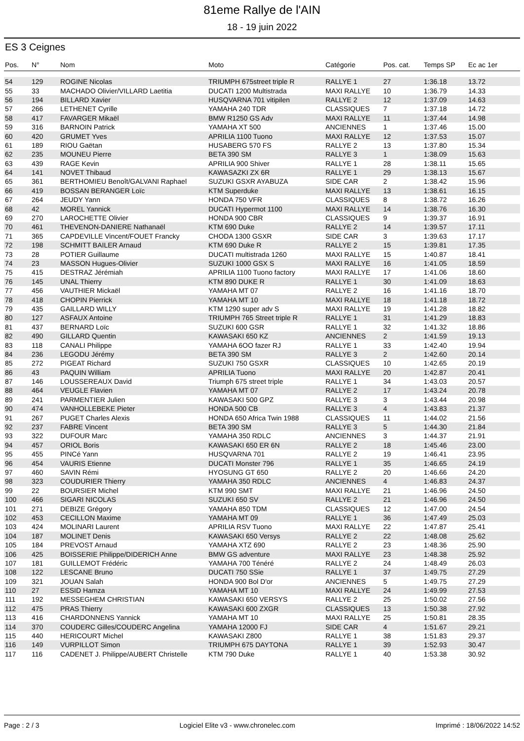81eme Rallye de l'AIN
18 - 19 juin 2022
ES 3 Ceignes
| Pos. | N° | Nom | Moto | Catégorie | Pos. cat. | Temps SP | Ec ac 1er |
| --- | --- | --- | --- | --- | --- | --- | --- |
| 54 | 129 | ROGINE Nicolas | TRIUMPH 675street triple R | RALLYE 1 | 27 | 1:36.18 | 13.72 |
| 55 | 33 | MACHADO Olivier/VILLARD Laetitia | DUCATI 1200 Multistrada | MAXI RALLYE | 10 | 1:36.79 | 14.33 |
| 56 | 194 | BILLARD Xavier | HUSQVARNA 701 vitipilen | RALLYE 2 | 12 | 1:37.09 | 14.63 |
| 57 | 266 | LETHENET Cyrille | YAMAHA 240 TDR | CLASSIQUES | 7 | 1:37.18 | 14.72 |
| 58 | 417 | FAVARGER Mikaël | BMW R1250 GS Adv | MAXI RALLYE | 11 | 1:37.44 | 14.98 |
| 59 | 316 | BARNOIN Patrick | YAMAHA XT 500 | ANCIENNES | 1 | 1:37.46 | 15.00 |
| 60 | 420 | GRUMET Yves | APRILIA 1100 Tuono | MAXI RALLYE | 12 | 1:37.53 | 15.07 |
| 61 | 189 | RIOU Gaëtan | HUSABERG 570 FS | RALLYE 2 | 13 | 1:37.80 | 15.34 |
| 62 | 235 | MOUNEU Pierre | BETA 390 SM | RALLYE 3 | 1 | 1:38.09 | 15.63 |
| 63 | 439 | RAGE Kevin | APRILIA 900 Shiver | RALLYE 1 | 28 | 1:38.11 | 15.65 |
| 64 | 141 | NOVET Thibaud | KAWASAZKI ZX 6R | RALLYE 1 | 29 | 1:38.13 | 15.67 |
| 65 | 361 | BERTHOMIEU Benoît/GALVANI Raphael | SUZUKI GSXR AYABUZA | SIDE CAR | 2 | 1:38.42 | 15.96 |
| 66 | 419 | BOSSAN BERANGER Loïc | KTM Superduke | MAXI RALLYE | 13 | 1:38.61 | 16.15 |
| 67 | 264 | JEUDY Yann | HONDA 750 VFR | CLASSIQUES | 8 | 1:38.72 | 16.26 |
| 68 | 42 | MOREL Yannick | DUCATI Hypermot 1100 | MAXI RALLYE | 14 | 1:38.76 | 16.30 |
| 69 | 270 | LAROCHETTE Olivier | HONDA 900 CBR | CLASSIQUES | 9 | 1:39.37 | 16.91 |
| 70 | 461 | THEVENON-DANIERE Nathanaël | KTM 690 Duke | RALLYE 2 | 14 | 1:39.57 | 17.11 |
| 71 | 365 | CAPDEVILLE Vincent/FOUET Francky | CHODA 1300 GSXR | SIDE CAR | 3 | 1:39.63 | 17.17 |
| 72 | 198 | SCHMITT BAILER Arnaud | KTM 690 Duke R | RALLYE 2 | 15 | 1:39.81 | 17.35 |
| 73 | 28 | POTIER Guillaume | DUCATI multistrada 1260 | MAXI RALLYE | 15 | 1:40.87 | 18.41 |
| 74 | 23 | MASSON Hugues-Olivier | SUZUKI 1000 GSX S | MAXI RALLYE | 16 | 1:41.05 | 18.59 |
| 75 | 415 | DESTRAZ Jérémiah | APRILIA 1100 Tuono factory | MAXI RALLYE | 17 | 1:41.06 | 18.60 |
| 76 | 145 | UNAL Thierry | KTM 890 DUKE R | RALLYE 1 | 30 | 1:41.09 | 18.63 |
| 77 | 456 | VAUTHIER Mickaël | YAMAHA MT 07 | RALLYE 2 | 16 | 1:41.16 | 18.70 |
| 78 | 418 | CHOPIN Pierrick | YAMAHA MT 10 | MAXI RALLYE | 18 | 1:41.18 | 18.72 |
| 79 | 435 | GAILLARD WILLY | KTM 1290 super adv S | MAXI RALLYE | 19 | 1:41.28 | 18.82 |
| 80 | 127 | ASFAUX Antoine | TRIUMPH 765 Street triple R | RALLYE 1 | 31 | 1:41.29 | 18.83 |
| 81 | 437 | BERNARD Loïc | SUZUKI 600 GSR | RALLYE 1 | 32 | 1:41.32 | 18.86 |
| 82 | 490 | GILLARD Quentin | KAWASAKI 650 KZ | ANCIENNES | 2 | 1:41.59 | 19.13 |
| 83 | 118 | CANALI Philippe | YAMAHA 6OO fazer RJ | RALLYE 1 | 33 | 1:42.40 | 19.94 |
| 84 | 236 | LEGODU Jérémy | BETA 390 SM | RALLYE 3 | 2 | 1:42.60 | 20.14 |
| 85 | 272 | PIGEAT Richard | SUZUKI 750 GSXR | CLASSIQUES | 10 | 1:42.65 | 20.19 |
| 86 | 43 | PAQUIN William | APRILIA Tuono | MAXI RALLYE | 20 | 1:42.87 | 20.41 |
| 87 | 146 | LOUSSEREAUX David | Triumph 675 street triple | RALLYE 1 | 34 | 1:43.03 | 20.57 |
| 88 | 464 | VEUGLE Flavien | YAMAHA MT 07 | RALLYE 2 | 17 | 1:43.24 | 20.78 |
| 89 | 241 | PARMENTIER Julien | KAWASAKI 500 GPZ | RALLYE 3 | 3 | 1:43.44 | 20.98 |
| 90 | 474 | VANHOLLEBEKE Pieter | HONDA 500 CB | RALLYE 3 | 4 | 1:43.83 | 21.37 |
| 91 | 267 | PUGET Charles Alexis | HONDA 650 Africa Twin 1988 | CLASSIQUES | 11 | 1:44.02 | 21.56 |
| 92 | 237 | FABRE Vincent | BETA 390 SM | RALLYE 3 | 5 | 1:44.30 | 21.84 |
| 93 | 322 | DUFOUR Marc | YAMAHA 350 RDLC | ANCIENNES | 3 | 1:44.37 | 21.91 |
| 94 | 457 | ORIOL Boris | KAWASAKI 650 ER 6N | RALLYE 2 | 18 | 1:45.46 | 23.00 |
| 95 | 455 | PINCé Yann | HUSQVARNA 701 | RALLYE 2 | 19 | 1:46.41 | 23.95 |
| 96 | 454 | VAURIS Etienne | DUCATI Monster 796 | RALLYE 1 | 35 | 1:46.65 | 24.19 |
| 97 | 460 | SAVIN Rémi | HYOSUNG GT 650 | RALLYE 2 | 20 | 1:46.66 | 24.20 |
| 98 | 323 | COUDURIER Thierry | YAMAHA 350 RDLC | ANCIENNES | 4 | 1:46.83 | 24.37 |
| 99 | 22 | BOURSIER Michel | KTM 990 SMT | MAXI RALLYE | 21 | 1:46.96 | 24.50 |
| 100 | 466 | SIGARI NICOLAS | SUZUKI 650 SV | RALLYE 2 | 21 | 1:46.96 | 24.50 |
| 101 | 271 | DEBIZE Grégory | YAMAHA 850 TDM | CLASSIQUES | 12 | 1:47.00 | 24.54 |
| 102 | 453 | CECILLON Maxime | YAMAHA MT 09 | RALLYE 1 | 36 | 1:47.49 | 25.03 |
| 103 | 424 | MOLINARI Laurent | APRILIA RSV Tuono | MAXI RALLYE | 22 | 1:47.87 | 25.41 |
| 104 | 187 | MOLINET Denis | KAWASAKI 650 Versys | RALLYE 2 | 22 | 1:48.08 | 25.62 |
| 105 | 184 | PREVOST Arnaud | YAMAHA XTZ 690 | RALLYE 2 | 23 | 1:48.36 | 25.90 |
| 106 | 425 | BOISSERIE Philippe/DIDERICH Anne | BMW GS adventure | MAXI RALLYE | 23 | 1:48.38 | 25.92 |
| 107 | 181 | GUILLEMOT Frédéric | YAMAHA 700 Ténéré | RALLYE 2 | 24 | 1:48.49 | 26.03 |
| 108 | 122 | LESCANE Bruno | DUCATI 750 SSie | RALLYE 1 | 37 | 1:49.75 | 27.29 |
| 109 | 321 | JOUAN Salah | HONDA 900 Bol D'or | ANCIENNES | 5 | 1:49.75 | 27.29 |
| 110 | 27 | ESSID Hamza | YAMAHA MT 10 | MAXI RALLYE | 24 | 1:49.99 | 27.53 |
| 111 | 192 | MESSEGHEM CHRISTIAN | KAWASAKI 650 VERSYS | RALLYE 2 | 25 | 1:50.02 | 27.56 |
| 112 | 475 | PRAS Thierry | KAWASAKI 600 ZXGR | CLASSIQUES | 13 | 1:50.38 | 27.92 |
| 113 | 416 | CHARDONNENS Yannick | YAMAHA MT 10 | MAXI RALLYE | 25 | 1:50.81 | 28.35 |
| 114 | 370 | COUDERC Gilles/COUDERC Angelina | YAMAHA 12000 FJ | SIDE CAR | 4 | 1:51.67 | 29.21 |
| 115 | 440 | HERICOURT Michel | KAWASAKI Z800 | RALLYE 1 | 38 | 1:51.83 | 29.37 |
| 116 | 149 | VURPILLOT Simon | TRIUMPH 675 DAYTONA | RALLYE 1 | 39 | 1:52.93 | 30.47 |
| 117 | 116 | CADENET J. Philippe/AUBERT Christelle | KTM 790 Duke | RALLYE 1 | 40 | 1:53.38 | 30.92 |
Page : 2 / 3 Logiciel Elite v3 - www.chronelec.com Imprimé : 18/06/2022 14:52